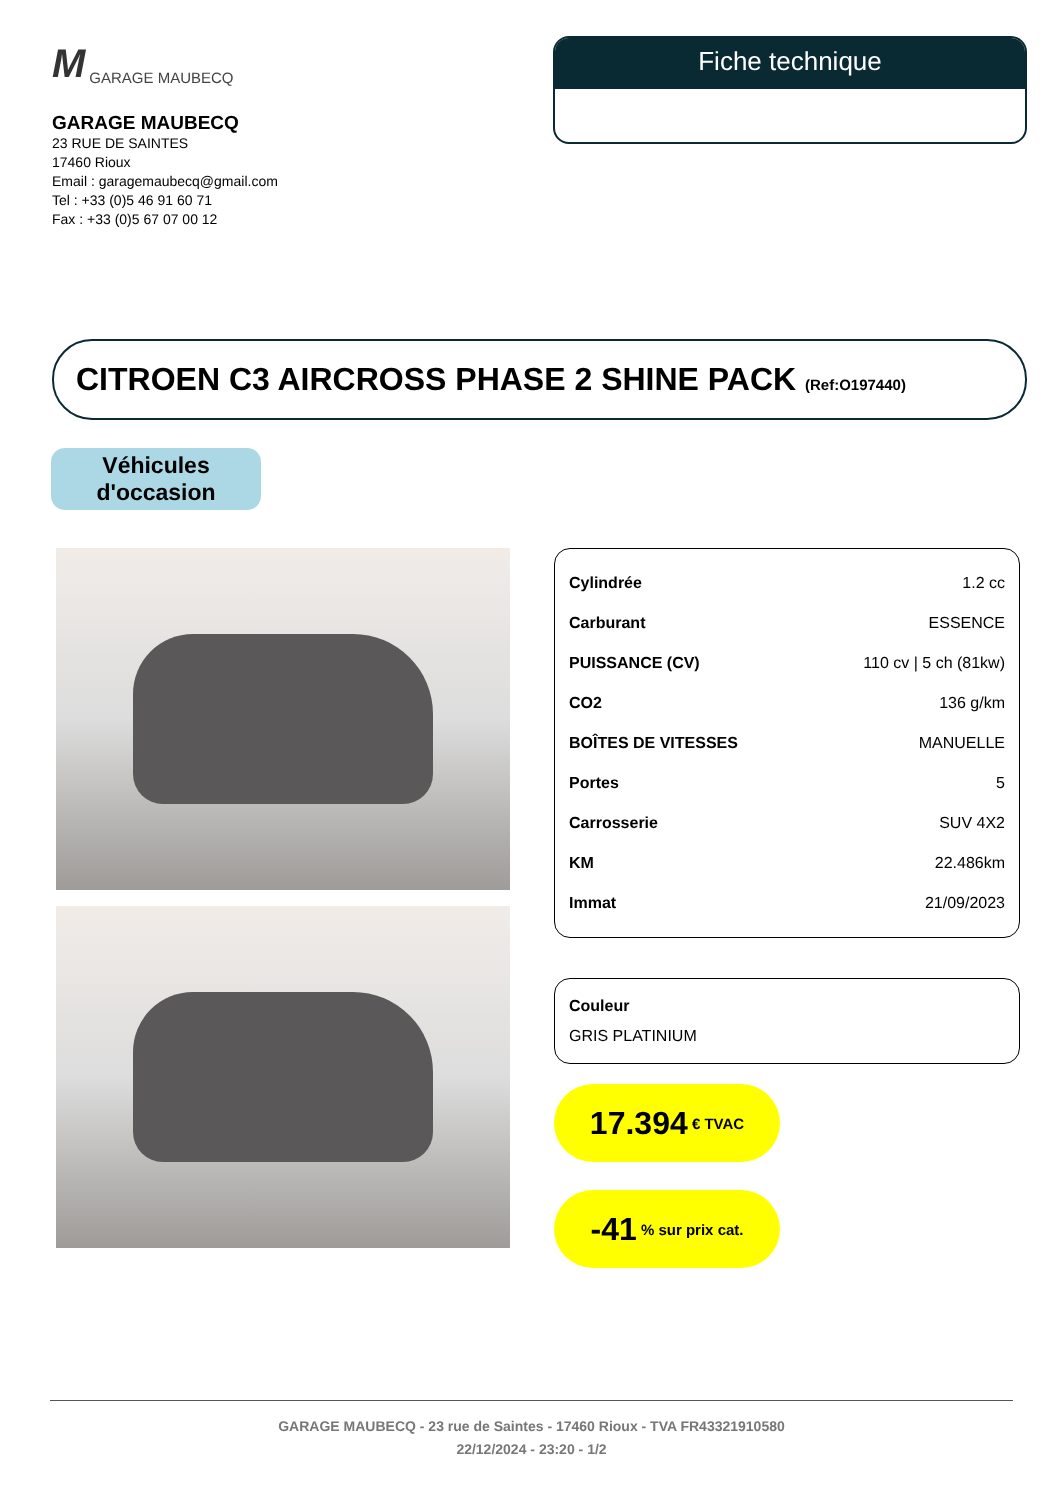M GARAGE MAUBECQ
GARAGE MAUBECQ
23 RUE DE SAINTES
17460 Rioux
Email : garagemaubecq@gmail.com
Tel : +33 (0)5 46 91 60 71
Fax : +33 (0)5 67 07 00 12
Fiche technique
CITROEN C3 AIRCROSS PHASE 2 SHINE PACK (Ref:O197440)
Véhicules
d'occasion
| Cylindrée | 1.2 cc |
| Carburant | ESSENCE |
| PUISSANCE (CV) | 110 cv / 5 ch (81kw) |
| CO2 | 136 g/km |
| BOÎTES DE VITESSES | MANUELLE |
| Portes | 5 |
| Carrosserie | SUV 4X2 |
| KM | 22.486km |
| Immat | 21/09/2023 |
Couleur
GRIS PLATINIUM
17.394 € TVAC
-41 % sur prix cat.
GARAGE MAUBECQ - 23 rue de Saintes - 17460 Rioux - TVA FR43321910580
22/12/2024 - 23:20 - 1/2